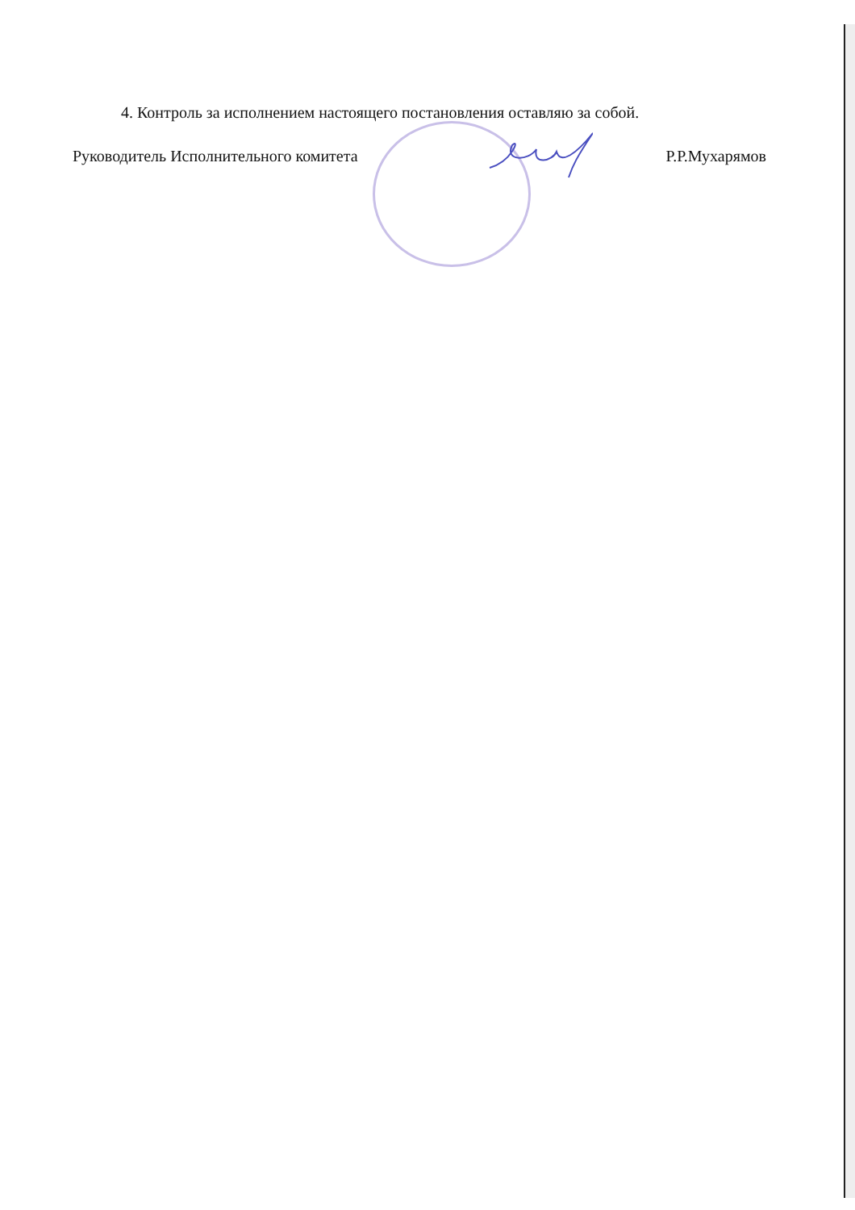4. Контроль за исполнением настоящего постановления оставляю за собой.
Руководитель Исполнительного комитета Р.Р.Мухарямов